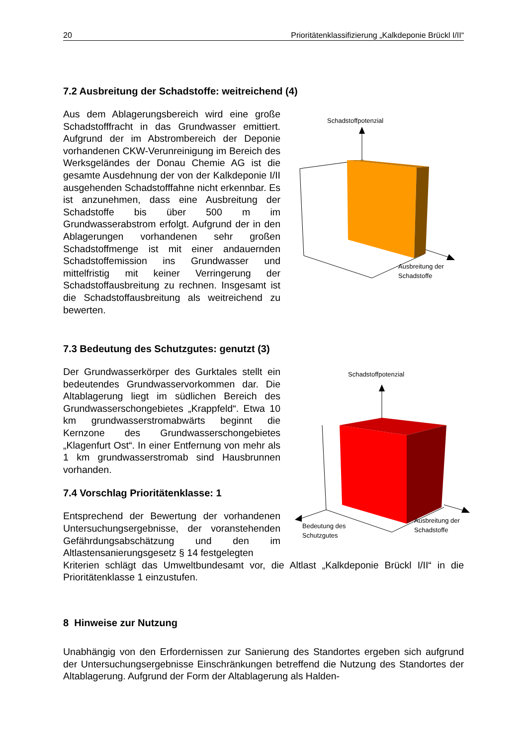20 Prioritätenklassifizierung „Kalkdeponie Brückl I/II“
7.2 Ausbreitung der Schadstoffe: weitreichend (4)
Aus dem Ablagerungsbereich wird eine große Schadstofffracht in das Grundwasser emittiert. Aufgrund der im Abstrombereich der Deponie vorhandenen CKW-Verunreinigung im Bereich des Werksgeländes der Donau Chemie AG ist die gesamte Ausdehnung der von der Kalkdeponie I/II ausgehenden Schadstofffahne nicht erkennbar. Es ist anzunehmen, dass eine Ausbreitung der Schadstoffe bis über 500 m im Grundwasserabstrom erfolgt. Aufgrund der in den Ablagerungen vorhandenen sehr großen Schadstoffmenge ist mit einer andauernden Schadstoffemission ins Grundwasser und mittelfristig mit keiner Verringerung der Schadstoffausbreitung zu rechnen. Insgesamt ist die Schadstoffausbreitung als weitreichend zu bewerten.
Schadstoffpotenzial
Ausbreitung der
Schadstoffe
7.3 Bedeutung des Schutzgutes: genutzt (3)
Der Grundwasserkörper des Gurktales stellt ein bedeutendes Grundwasservorkommen dar. Die Altablagerung liegt im südlichen Bereich des Grundwasserschongebietes „Krappfeld“. Etwa 10 km grundwasserstromabwärts beginnt die Kernzone des Grundwasserschongebietes „Klagenfurt Ost“. In einer Entfernung von mehr als 1 km grundwasserstromab sind Hausbrunnen vorhanden.
7.4 Vorschlag Prioritätenklasse: 1
Entsprechend der Bewertung der vorhandenen Untersuchungsergebnisse, der voranstehenden Gefährdungsabschätzung und den im Altlastensanierungsgesetz § 14 festgelegten
Schadstoffpotenzial
Bedeutung des
Schutzgutes
Ausbreitung der
Schadstoffe
Kriterien schlägt das Umweltbundesamt vor, die Altlast „Kalkdeponie Brückl I/II“ in die Prioritätenklasse 1 einzustufen.
8 Hinweise zur Nutzung
Unabhängig von den Erfordernissen zur Sanierung des Standortes ergeben sich aufgrund der Untersuchungsergebnisse Einschränkungen betreffend die Nutzung des Standortes der Altablagerung. Aufgrund der Form der Altablagerung als Halden-